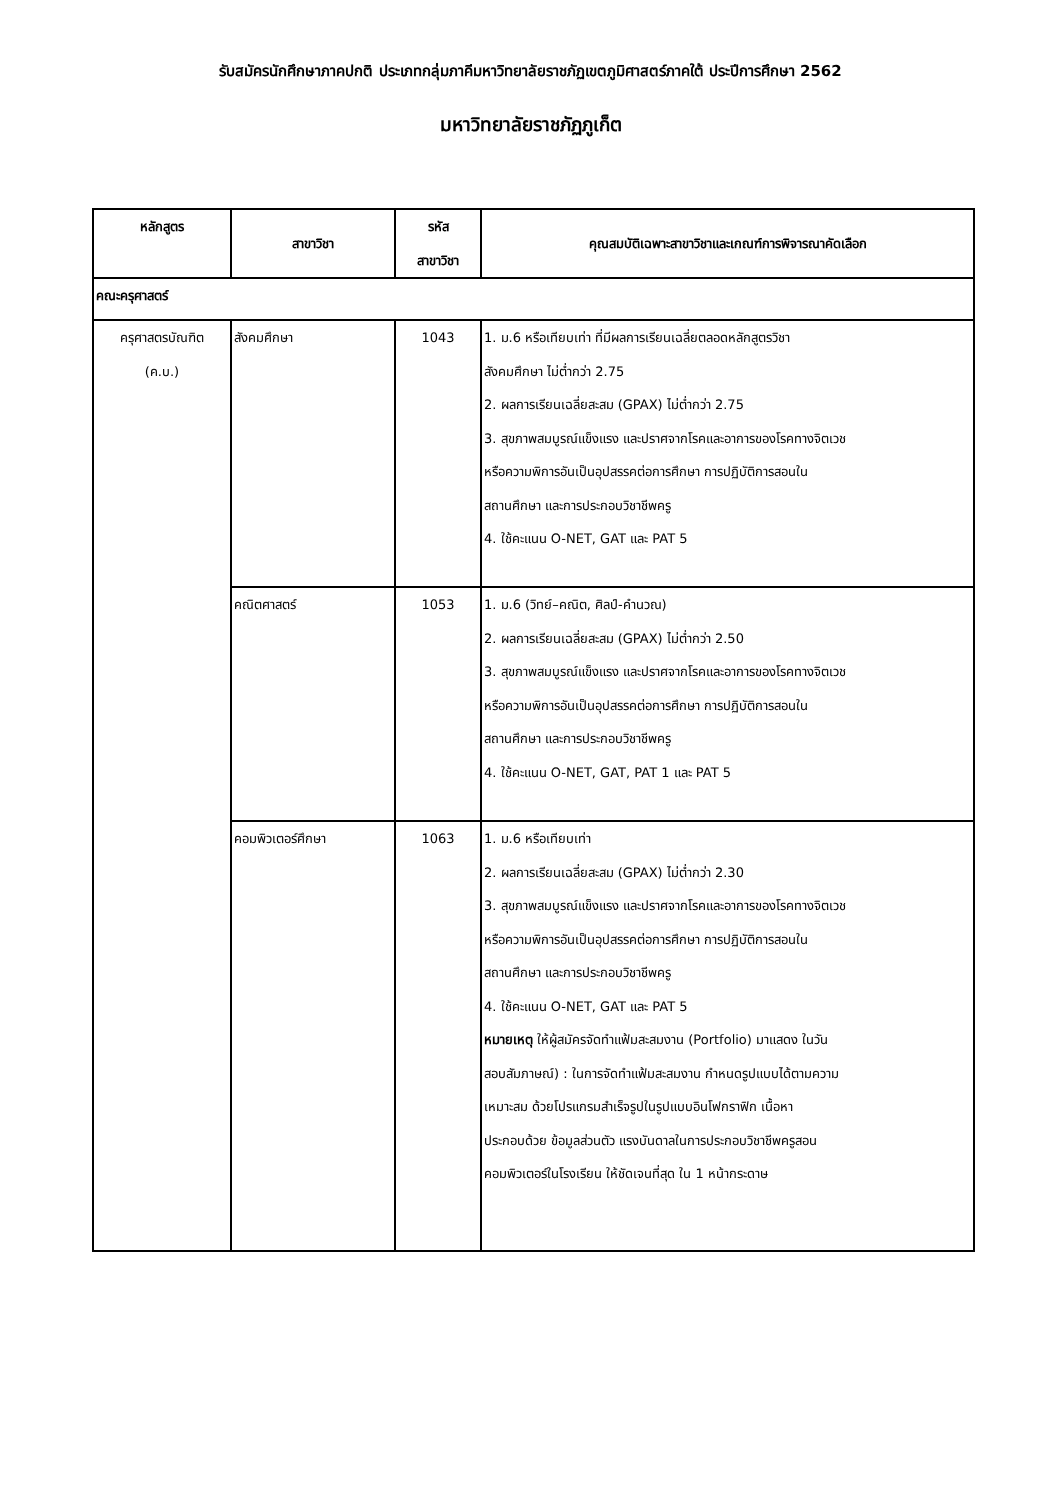รับสมัครนักศึกษาภาคปกติ ประเภทกลุ่มภาคีมหาวิทยาลัยราชภัฏเขตภูมิศาสตร์ภาคใต้ ประปีการศึกษา 2562
มหาวิทยาลัยราชภัฏภูเก็ต
| หลักสูตร | สาขาวิชา | รหัส สาขาวิชา | คุณสมบัติเฉพาะสาขาวิชาและเกณฑ์การพิจารณาคัดเลือก |
| --- | --- | --- | --- |
| คณะครุศาสตร์ | | | |
| ครุศาสตรบัณฑิต (ค.บ.) | สังคมศึกษา | 1043 | 1. ม.6 หรือเทียบเท่า ที่มีผลการเรียนเฉลี่ยตลอดหลักสูตรวิชา สังคมศึกษา ไม่ต่ำกว่า 2.75 2. ผลการเรียนเฉลี่ยสะสม (GPAX) ไม่ต่ำกว่า 2.75 3. สุขภาพสมบูรณ์แข็งแรง และปราศจากโรคและอาการของโรคทางจิตเวช หรือความพิการอันเป็นอุปสรรคต่อการศึกษา การปฏิบัติการสอนใน สถานศึกษา และการประกอบวิชาชีพครู 4. ใช้คะแนน O-NET, GAT และ PAT 5 |
| | คณิตศาสตร์ | 1053 | 1. ม.6 (วิทย์–คณิต, ศิลป์-คำนวณ) 2. ผลการเรียนเฉลี่ยสะสม (GPAX) ไม่ต่ำกว่า 2.50 3. สุขภาพสมบูรณ์แข็งแรง และปราศจากโรคและอาการของโรคทางจิตเวช หรือความพิการอันเป็นอุปสรรคต่อการศึกษา การปฏิบัติการสอนใน สถานศึกษา และการประกอบวิชาชีพครู 4. ใช้คะแนน O-NET, GAT, PAT 1 และ PAT 5 |
| | คอมพิวเตอร์ศึกษา | 1063 | 1. ม.6 หรือเทียบเท่า 2. ผลการเรียนเฉลี่ยสะสม (GPAX) ไม่ต่ำกว่า 2.30 3. สุขภาพสมบูรณ์แข็งแรง และปราศจากโรคและอาการของโรคทางจิตเวช หรือความพิการอันเป็นอุปสรรคต่อการศึกษา การปฏิบัติการสอนใน สถานศึกษา และการประกอบวิชาชีพครู 4. ใช้คะแนน O-NET, GAT และ PAT 5 หมายเหตุ ให้ผู้สมัครจัดทำแฟ้มสะสมงาน (Portfolio) มาแสดง ในวัน สอบสัมภาษณ์) : ในการจัดทำแฟ้มสะสมงาน กำหนดรูปแบบได้ตามความ เหมาะสม ด้วยโปรแกรมสำเร็จรูปในรูปแบบอินโฟกราฟิก เนื้อหา ประกอบด้วย ข้อมูลส่วนตัว แรงบันดาลในการประกอบวิชาชีพครูสอน คอมพิวเตอร์ในโรงเรียน ให้ชัดเจนที่สุด ใน 1 หน้ากระดาษ |